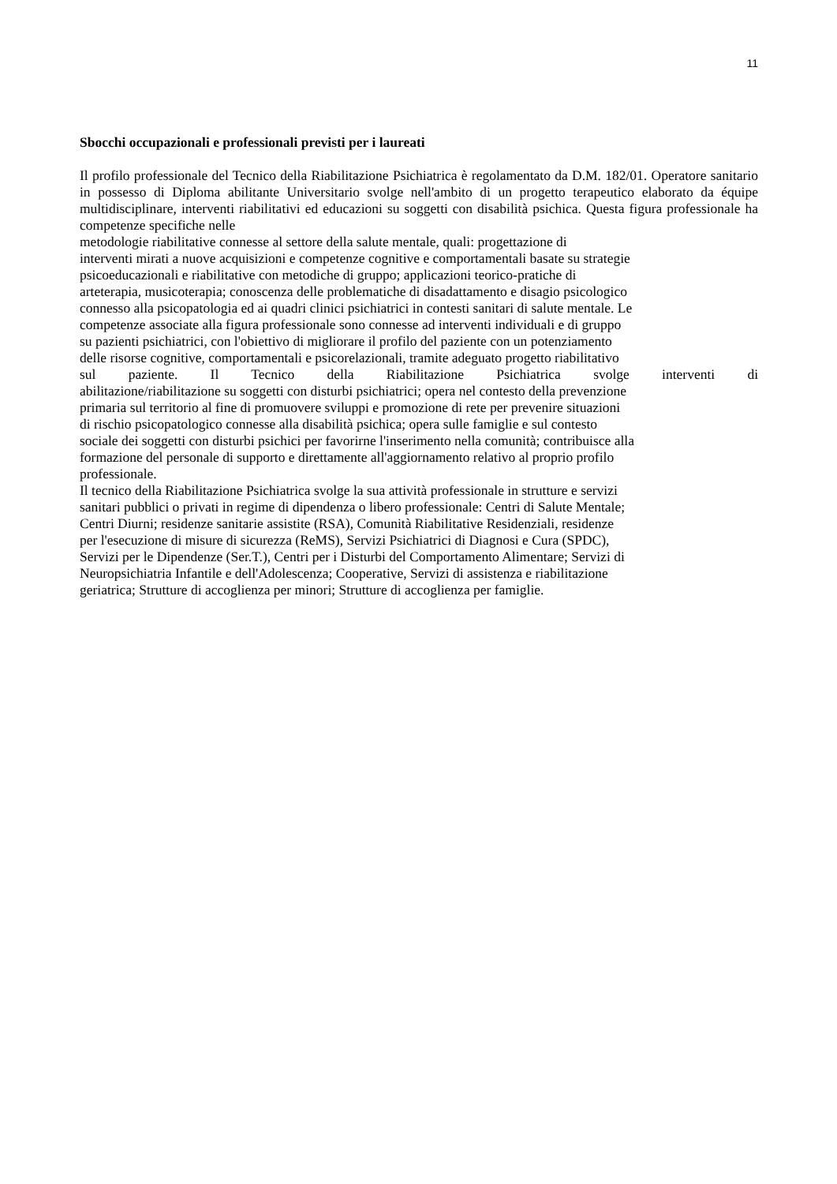11
Sbocchi occupazionali e professionali previsti per i laureati
Il profilo professionale del Tecnico della Riabilitazione Psichiatrica è regolamentato da D.M. 182/01. Operatore sanitario in possesso di Diploma abilitante Universitario svolge nell'ambito di un progetto terapeutico elaborato da équipe multidisciplinare, interventi riabilitativi ed educazioni su soggetti con disabilità psichica. Questa figura professionale ha competenze specifiche nelle
metodologie riabilitative connesse al settore della salute mentale, quali: progettazione di
interventi mirati a nuove acquisizioni e competenze cognitive e comportamentali basate su strategie
psicoeducazionali e riabilitative con metodiche di gruppo; applicazioni teorico-pratiche di
arteterapia, musicoterapia; conoscenza delle problematiche di disadattamento e disagio psicologico
connesso alla psicopatologia ed ai quadri clinici psichiatrici in contesti sanitari di salute mentale. Le
competenze associate alla figura professionale sono connesse ad interventi individuali e di gruppo
su pazienti psichiatrici, con l'obiettivo di migliorare il profilo del paziente con un potenziamento
delle risorse cognitive, comportamentali e psicorelazionali, tramite adeguato progetto riabilitativo
sul paziente. Il Tecnico della Riabilitazione Psichiatrica svolge interventi di
abilitazione/riabilitazione su soggetti con disturbi psichiatrici; opera nel contesto della prevenzione
primaria sul territorio al fine di promuovere sviluppi e promozione di rete per prevenire situazioni
di rischio psicopatologico connesse alla disabilità psichica; opera sulle famiglie e sul contesto
sociale dei soggetti con disturbi psichici per favorirne l'inserimento nella comunità; contribuisce alla
formazione del personale di supporto e direttamente all'aggiornamento relativo al proprio profilo
professionale.
Il tecnico della Riabilitazione Psichiatrica svolge la sua attività professionale in strutture e servizi
sanitari pubblici o privati in regime di dipendenza o libero professionale: Centri di Salute Mentale;
Centri Diurni; residenze sanitarie assistite (RSA), Comunità Riabilitative Residenziali, residenze
per l'esecuzione di misure di sicurezza (ReMS), Servizi Psichiatrici di Diagnosi e Cura (SPDC),
Servizi per le Dipendenze (Ser.T.), Centri per i Disturbi del Comportamento Alimentare; Servizi di
Neuropsichiatria Infantile e dell'Adolescenza; Cooperative, Servizi di assistenza e riabilitazione
geriatrica; Strutture di accoglienza per minori; Strutture di accoglienza per famiglie.